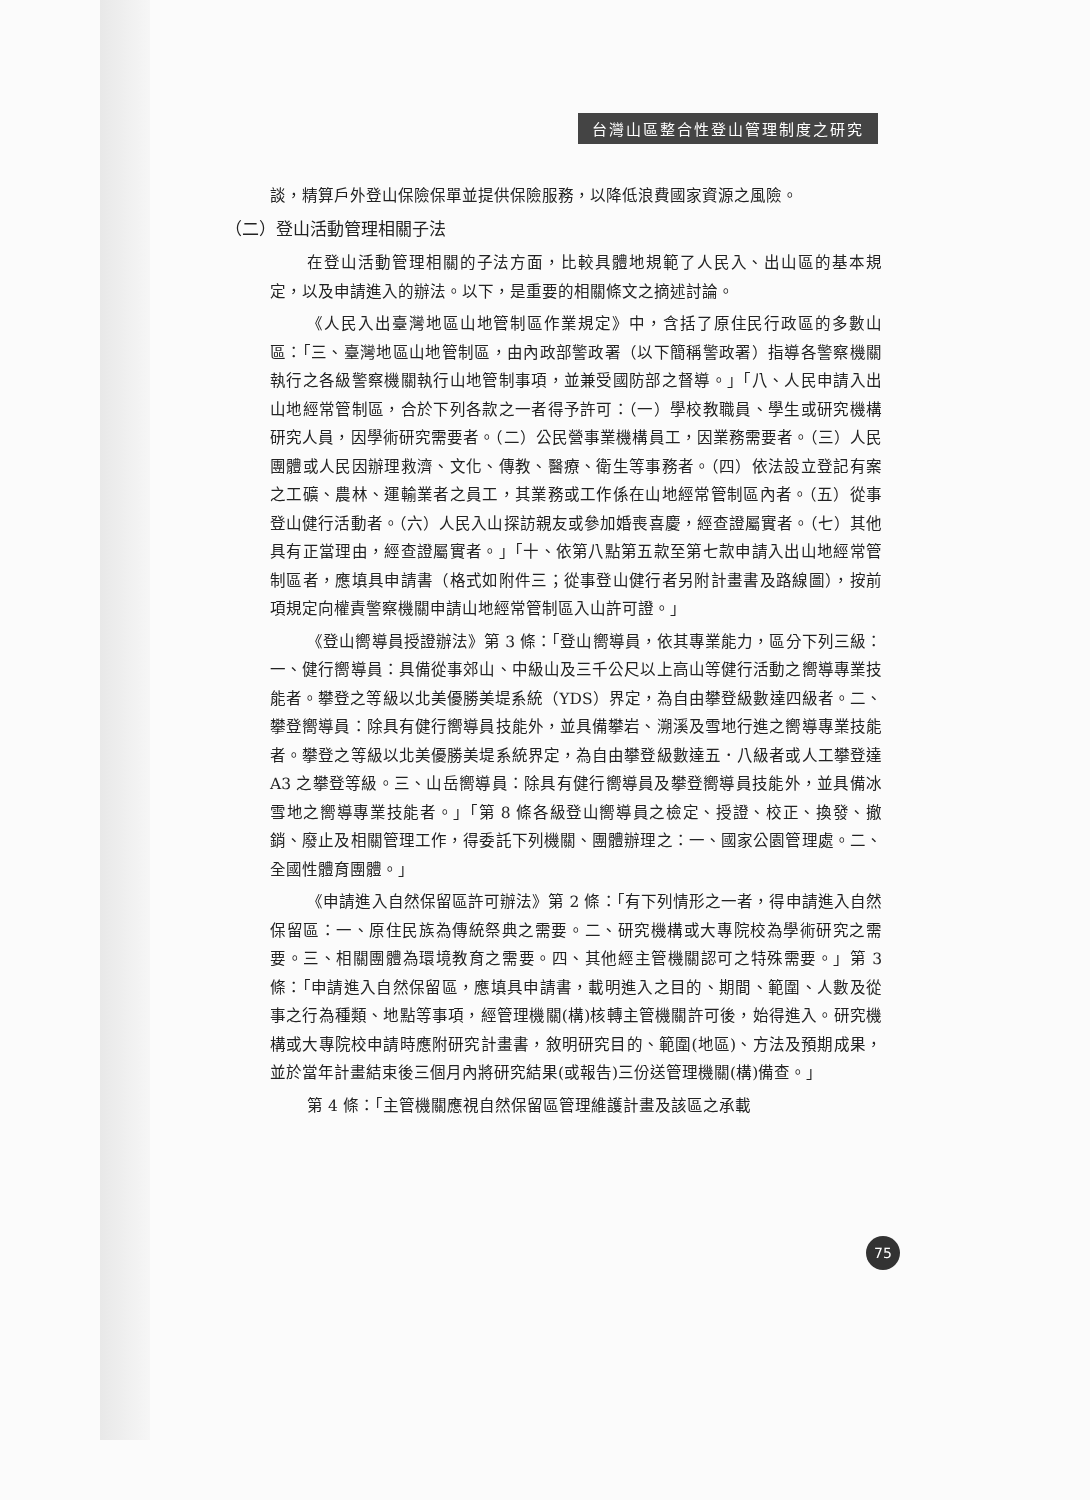台灣山區整合性登山管理制度之研究
談，精算戶外登山保險保單並提供保險服務，以降低浪費國家資源之風險。
（二）登山活動管理相關子法
在登山活動管理相關的子法方面，比較具體地規範了人民入、出山區的基本規定，以及申請進入的辦法。以下，是重要的相關條文之摘述討論。
《人民入出臺灣地區山地管制區作業規定》中，含括了原住民行政區的多數山區：「三、臺灣地區山地管制區，由內政部警政署（以下簡稱警政署）指導各警察機關執行之各級警察機關執行山地管制事項，並兼受國防部之督導。」「八、人民申請入出山地經常管制區，合於下列各款之一者得予許可：（一）學校教職員、學生或研究機構研究人員，因學術研究需要者。（二）公民營事業機構員工，因業務需要者。（三）人民團體或人民因辦理救濟、文化、傳教、醫療、衛生等事務者。（四）依法設立登記有案之工礦、農林、運輸業者之員工，其業務或工作係在山地經常管制區內者。（五）從事登山健行活動者。（六）人民入山探訪親友或參加婚喪喜慶，經查證屬實者。（七）其他具有正當理由，經查證屬實者。」「十、依第八點第五款至第七款申請入出山地經常管制區者，應填具申請書（格式如附件三；從事登山健行者另附計畫書及路線圖），按前項規定向權責警察機關申請山地經常管制區入山許可證。」
《登山嚮導員授證辦法》第 3 條：「登山嚮導員，依其專業能力，區分下列三級：一、健行嚮導員：具備從事郊山、中級山及三千公尺以上高山等健行活動之嚮導專業技能者。攀登之等級以北美優勝美堤系統（YDS）界定，為自由攀登級數達四級者。二、攀登嚮導員：除具有健行嚮導員技能外，並具備攀岩、溯溪及雪地行進之嚮導專業技能者。攀登之等級以北美優勝美堤系統界定，為自由攀登級數達五．八級者或人工攀登達 A3 之攀登等級。三、山岳嚮導員：除具有健行嚮導員及攀登嚮導員技能外，並具備冰雪地之嚮導專業技能者。」「第 8 條各級登山嚮導員之檢定、授證、校正、換發、撤銷、廢止及相關管理工作，得委託下列機關、團體辦理之：一、國家公園管理處。二、全國性體育團體。」
《申請進入自然保留區許可辦法》第 2 條：「有下列情形之一者，得申請進入自然保留區：一、原住民族為傳統祭典之需要。二、研究機構或大專院校為學術研究之需要。三、相關團體為環境教育之需要。四、其他經主管機關認可之特殊需要。」第 3 條：「申請進入自然保留區，應填具申請書，載明進入之目的、期間、範圍、人數及從事之行為種類、地點等事項，經管理機關(構)核轉主管機關許可後，始得進入。研究機構或大專院校申請時應附研究計畫書，敘明研究目的、範圍(地區)、方法及預期成果，並於當年計畫結束後三個月內將研究結果(或報告)三份送管理機關(構)備查。」
第 4 條：「主管機關應視自然保留區管理維護計畫及該區之承載
75